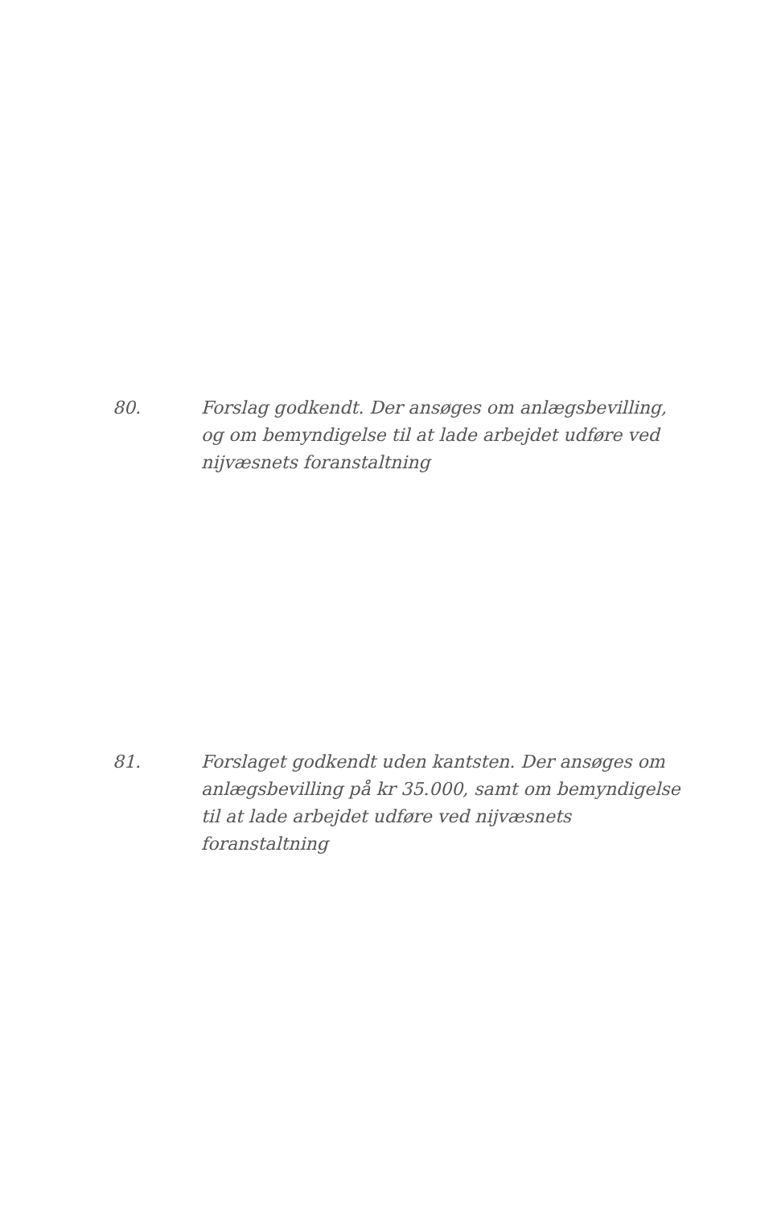80. Forslag godkendt. Der ansøges om anlægsbevilling, og om bemyndigelse til at lade arbejdet udføre ved nijvæsnets foranstaltning
81. Forslaget godkendt uden kantsten. Der ansøges om anlægsbevilling på kr 35.000, samt om bemyndigelse til at lade arbejdet udføre ved nijvæsnets foranstaltning